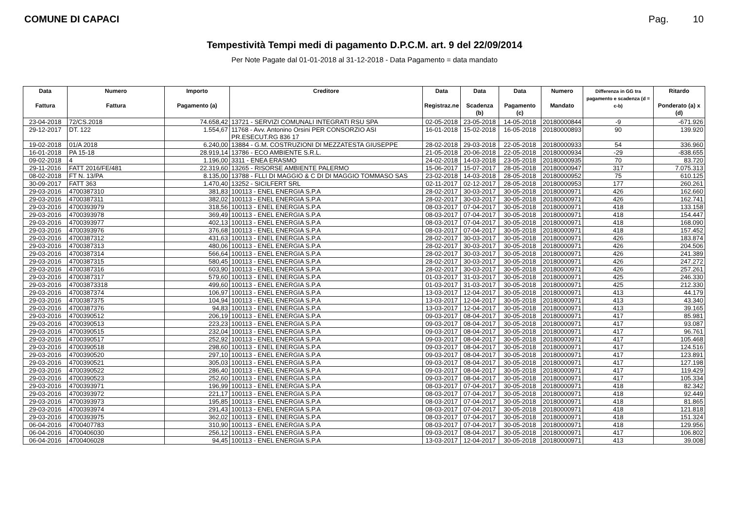COMUNE DI CAPACI Pag. 10
Tempestività Tempi medi di pagamento D.P.C.M. art. 9 del 22/09/2014
Per Note Pagate dal 01-01-2018 al 31-12-2018 - Data Pagamento = data mandato
| Data Fattura | Numero Fattura | Importo Pagamento (a) | Creditore | Data Registraz.ne | Data Scadenza (b) | Data Pagamento (c) | Numero Mandato | Differenza in GG tra pagamento e scadenza (d = c-b) | Ritardo Ponderato (a) x (d) |
| --- | --- | --- | --- | --- | --- | --- | --- | --- | --- |
| 23-04-2018 | 72/CS.2018 | 74.658,42 | 13721 - SERVIZI COMUNALI INTEGRATI RSU SPA | 02-05-2018 | 23-05-2018 | 14-05-2018 | 20180000844 | -9 | -671.926 |
| 29-12-2017 | DT. 122 | 1.554,67 | 11768 - Avv. Antonino Orsini PER CONSORZIO ASI PR.ESECUT.RG 836 17 | 16-01-2018 | 15-02-2018 | 16-05-2018 | 20180000893 | 90 | 139.920 |
| 19-02-2018 | 01/A 2018 | 6.240,00 | 13884 - G.M. COSTRUZIONI DI MEZZATESTA GIUSEPPE | 28-02-2018 | 29-03-2018 | 22-05-2018 | 20180000933 | 54 | 336.960 |
| 16-01-2018 | PA 15-18 | 28.919,14 | 13786 - ECO AMBIENTE S.R.L. | 21-05-2018 | 20-06-2018 | 22-05-2018 | 20180000934 | -29 | -838.655 |
| 09-02-2018 | 4 | 1.196,00 | 3311 - ENEA ERASMO | 24-02-2018 | 14-03-2018 | 23-05-2018 | 20180000935 | 70 | 83.720 |
| 29-11-2016 | FATT 2016/FE/481 | 22.319,60 | 13265 - RISORSE AMBIENTE PALERMO | 15-06-2017 | 15-07-2017 | 28-05-2018 | 20180000947 | 317 | 7.075.313 |
| 08-02-2018 | FT N. 13/PA | 8.135,00 | 13788 - FLLI DI MAGGIO & C DI DI MAGGIO TOMMASO SAS | 23-02-2018 | 14-03-2018 | 28-05-2018 | 20180000952 | 75 | 610.125 |
| 30-09-2017 | FATT 363 | 1.470,40 | 13252 - SICILFERT SRL | 02-11-2017 | 02-12-2017 | 28-05-2018 | 20180000953 | 177 | 260.261 |
| 29-03-2016 | 4700387310 | 381,83 | 100113 - ENEL ENERGIA S.P.A | 28-02-2017 | 30-03-2017 | 30-05-2018 | 20180000971 | 426 | 162.660 |
| 29-03-2016 | 4700387311 | 382,02 | 100113 - ENEL ENERGIA S.P.A | 28-02-2017 | 30-03-2017 | 30-05-2018 | 20180000971 | 426 | 162.741 |
| 29-03-2016 | 4700393979 | 318,56 | 100113 - ENEL ENERGIA S.P.A | 08-03-2017 | 07-04-2017 | 30-05-2018 | 20180000971 | 418 | 133.158 |
| 29-03-2016 | 4700393978 | 369,49 | 100113 - ENEL ENERGIA S.P.A | 08-03-2017 | 07-04-2017 | 30-05-2018 | 20180000971 | 418 | 154.447 |
| 29-03-2016 | 4700393977 | 402,13 | 100113 - ENEL ENERGIA S.P.A | 08-03-2017 | 07-04-2017 | 30-05-2018 | 20180000971 | 418 | 168.090 |
| 29-03-2016 | 4700393976 | 376,68 | 100113 - ENEL ENERGIA S.P.A | 08-03-2017 | 07-04-2017 | 30-05-2018 | 20180000971 | 418 | 157.452 |
| 29-03-2016 | 4700387312 | 431,63 | 100113 - ENEL ENERGIA S.P.A | 28-02-2017 | 30-03-2017 | 30-05-2018 | 20180000971 | 426 | 183.874 |
| 29-03-2016 | 4700387313 | 480,06 | 100113 - ENEL ENERGIA S.P.A | 28-02-2017 | 30-03-2017 | 30-05-2018 | 20180000971 | 426 | 204.506 |
| 29-03-2016 | 4700387314 | 566,64 | 100113 - ENEL ENERGIA S.P.A | 28-02-2017 | 30-03-2017 | 30-05-2018 | 20180000971 | 426 | 241.389 |
| 29-03-2016 | 4700387315 | 580,45 | 100113 - ENEL ENERGIA S.P.A | 28-02-2017 | 30-03-2017 | 30-05-2018 | 20180000971 | 426 | 247.272 |
| 29-03-2016 | 4700387316 | 603,90 | 100113 - ENEL ENERGIA S.P.A | 28-02-2017 | 30-03-2017 | 30-05-2018 | 20180000971 | 426 | 257.261 |
| 29-03-2016 | 4700387317 | 579,60 | 100113 - ENEL ENERGIA S.P.A | 01-03-2017 | 31-03-2017 | 30-05-2018 | 20180000971 | 425 | 246.330 |
| 29-03-2016 | 47003873318 | 499,60 | 100113 - ENEL ENERGIA S.P.A | 01-03-2017 | 31-03-2017 | 30-05-2018 | 20180000971 | 425 | 212.330 |
| 29-03-2016 | 4700387374 | 106,97 | 100113 - ENEL ENERGIA S.P.A | 13-03-2017 | 12-04-2017 | 30-05-2018 | 20180000971 | 413 | 44.179 |
| 29-03-2016 | 4700387375 | 104,94 | 100113 - ENEL ENERGIA S.P.A | 13-03-2017 | 12-04-2017 | 30-05-2018 | 20180000971 | 413 | 43.340 |
| 29-03-2016 | 4700387376 | 94,83 | 100113 - ENEL ENERGIA S.P.A | 13-03-2017 | 12-04-2017 | 30-05-2018 | 20180000971 | 413 | 39.165 |
| 29-03-2016 | 4700390512 | 206,19 | 100113 - ENEL ENERGIA S.P.A | 09-03-2017 | 08-04-2017 | 30-05-2018 | 20180000971 | 417 | 85.981 |
| 29-03-2016 | 4700390513 | 223,23 | 100113 - ENEL ENERGIA S.P.A | 09-03-2017 | 08-04-2017 | 30-05-2018 | 20180000971 | 417 | 93.087 |
| 29-03-2016 | 4700390515 | 232,04 | 100113 - ENEL ENERGIA S.P.A | 09-03-2017 | 08-04-2017 | 30-05-2018 | 20180000971 | 417 | 96.761 |
| 29-03-2016 | 4700390517 | 252,92 | 100113 - ENEL ENERGIA S.P.A | 09-03-2017 | 08-04-2017 | 30-05-2018 | 20180000971 | 417 | 105.468 |
| 29-03-2016 | 4700390518 | 298,60 | 100113 - ENEL ENERGIA S.P.A | 09-03-2017 | 08-04-2017 | 30-05-2018 | 20180000971 | 417 | 124.516 |
| 29-03-2016 | 4700390520 | 297,10 | 100113 - ENEL ENERGIA S.P.A | 09-03-2017 | 08-04-2017 | 30-05-2018 | 20180000971 | 417 | 123.891 |
| 29-03-2016 | 4700390521 | 305,03 | 100113 - ENEL ENERGIA S.P.A | 09-03-2017 | 08-04-2017 | 30-05-2018 | 20180000971 | 417 | 127.198 |
| 29-03-2016 | 4700390522 | 286,40 | 100113 - ENEL ENERGIA S.P.A | 09-03-2017 | 08-04-2017 | 30-05-2018 | 20180000971 | 417 | 119.429 |
| 29-03-2016 | 4700390523 | 252,60 | 100113 - ENEL ENERGIA S.P.A | 09-03-2017 | 08-04-2017 | 30-05-2018 | 20180000971 | 417 | 105.334 |
| 29-03-2016 | 4700393971 | 196,99 | 100113 - ENEL ENERGIA S.P.A | 08-03-2017 | 07-04-2017 | 30-05-2018 | 20180000971 | 418 | 82.342 |
| 29-03-2016 | 4700393972 | 221,17 | 100113 - ENEL ENERGIA S.P.A | 08-03-2017 | 07-04-2017 | 30-05-2018 | 20180000971 | 418 | 92.449 |
| 29-03-2016 | 4700393973 | 195,85 | 100113 - ENEL ENERGIA S.P.A | 08-03-2017 | 07-04-2017 | 30-05-2018 | 20180000971 | 418 | 81.865 |
| 29-03-2016 | 4700393974 | 291,43 | 100113 - ENEL ENERGIA S.P.A | 08-03-2017 | 07-04-2017 | 30-05-2018 | 20180000971 | 418 | 121.818 |
| 29-03-2016 | 4700393975 | 362,02 | 100113 - ENEL ENERGIA S.P.A | 08-03-2017 | 07-04-2017 | 30-05-2018 | 20180000971 | 418 | 151.324 |
| 06-04-2016 | 4700407783 | 310,90 | 100113 - ENEL ENERGIA S.P.A | 08-03-2017 | 07-04-2017 | 30-05-2018 | 20180000971 | 418 | 129.956 |
| 06-04-2016 | 4700406030 | 256,12 | 100113 - ENEL ENERGIA S.P.A | 09-03-2017 | 08-04-2017 | 30-05-2018 | 20180000971 | 417 | 106.802 |
| 06-04-2016 | 4700406028 | 94,45 | 100113 - ENEL ENERGIA S.P.A | 13-03-2017 | 12-04-2017 | 30-05-2018 | 20180000971 | 413 | 39.008 |